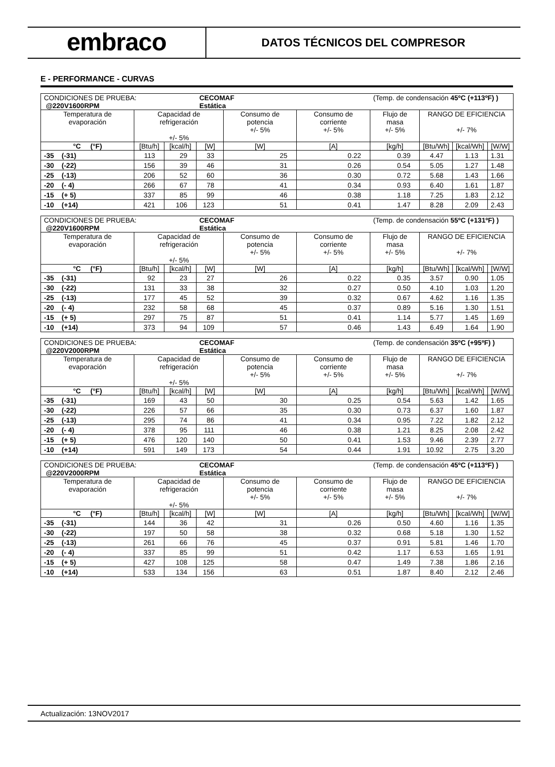embraco
DATOS TÉCNICOS DEL COMPRESOR
E - PERFORMANCE - CURVAS
| CONDICIONES DE PRUEBA: @220V1600RPM | | | CECOMAF Estática | | | (Temp. de condensación 45ºC (+113ºF) ) | | | |
| Temperatura de evaporación | Capacidad de refrigeración +/- 5% | | | Consumo de potencia +/- 5% | Consumo de corriente +/- 5% | Flujo de masa +/- 5% | RANGO DE EFICIENCIA +/- 7% | | |
| °C (°F) | [Btu/h] | [kcal/h] | [W] | [W] | [A] | [kg/h] | [Btu/Wh] | [kcal/Wh] | [W/W] |
| -35 (-31) | 113 | 29 | 33 | 25 | 0.22 | 0.39 | 4.47 | 1.13 | 1.31 |
| -30 (-22) | 156 | 39 | 46 | 31 | 0.26 | 0.54 | 5.05 | 1.27 | 1.48 |
| -25 (-13) | 206 | 52 | 60 | 36 | 0.30 | 0.72 | 5.68 | 1.43 | 1.66 |
| -20 (- 4) | 266 | 67 | 78 | 41 | 0.34 | 0.93 | 6.40 | 1.61 | 1.87 |
| -15 (+ 5) | 337 | 85 | 99 | 46 | 0.38 | 1.18 | 7.25 | 1.83 | 2.12 |
| -10 (+14) | 421 | 106 | 123 | 51 | 0.41 | 1.47 | 8.28 | 2.09 | 2.43 |
| CONDICIONES DE PRUEBA: @220V1600RPM | | | CECOMAF Estática | | | (Temp. de condensación 55ºC (+131ºF) ) | | | |
| Temperatura de evaporación | Capacidad de refrigeración +/- 5% | | | Consumo de potencia +/- 5% | Consumo de corriente +/- 5% | Flujo de masa +/- 5% | RANGO DE EFICIENCIA +/- 7% | | |
| °C (°F) | [Btu/h] | [kcal/h] | [W] | [W] | [A] | [kg/h] | [Btu/Wh] | [kcal/Wh] | [W/W] |
| -35 (-31) | 92 | 23 | 27 | 26 | 0.22 | 0.35 | 3.57 | 0.90 | 1.05 |
| -30 (-22) | 131 | 33 | 38 | 32 | 0.27 | 0.50 | 4.10 | 1.03 | 1.20 |
| -25 (-13) | 177 | 45 | 52 | 39 | 0.32 | 0.67 | 4.62 | 1.16 | 1.35 |
| -20 (- 4) | 232 | 58 | 68 | 45 | 0.37 | 0.89 | 5.16 | 1.30 | 1.51 |
| -15 (+ 5) | 297 | 75 | 87 | 51 | 0.41 | 1.14 | 5.77 | 1.45 | 1.69 |
| -10 (+14) | 373 | 94 | 109 | 57 | 0.46 | 1.43 | 6.49 | 1.64 | 1.90 |
| CONDICIONES DE PRUEBA: @220V2000RPM | | | CECOMAF Estática | | | (Temp. de condensación 35ºC (+95ºF) ) | | | |
| Temperatura de evaporación | Capacidad de refrigeración +/- 5% | | | Consumo de potencia +/- 5% | Consumo de corriente +/- 5% | Flujo de masa +/- 5% | RANGO DE EFICIENCIA +/- 7% | | |
| °C (°F) | [Btu/h] | [kcal/h] | [W] | [W] | [A] | [kg/h] | [Btu/Wh] | [kcal/Wh] | [W/W] |
| -35 (-31) | 169 | 43 | 50 | 30 | 0.25 | 0.54 | 5.63 | 1.42 | 1.65 |
| -30 (-22) | 226 | 57 | 66 | 35 | 0.30 | 0.73 | 6.37 | 1.60 | 1.87 |
| -25 (-13) | 295 | 74 | 86 | 41 | 0.34 | 0.95 | 7.22 | 1.82 | 2.12 |
| -20 (- 4) | 378 | 95 | 111 | 46 | 0.38 | 1.21 | 8.25 | 2.08 | 2.42 |
| -15 (+ 5) | 476 | 120 | 140 | 50 | 0.41 | 1.53 | 9.46 | 2.39 | 2.77 |
| -10 (+14) | 591 | 149 | 173 | 54 | 0.44 | 1.91 | 10.92 | 2.75 | 3.20 |
| CONDICIONES DE PRUEBA: @220V2000RPM | | | CECOMAF Estática | | | (Temp. de condensación 45ºC (+113ºF) ) | | | |
| Temperatura de evaporación | Capacidad de refrigeración +/- 5% | | | Consumo de potencia +/- 5% | Consumo de corriente +/- 5% | Flujo de masa +/- 5% | RANGO DE EFICIENCIA +/- 7% | | |
| °C (°F) | [Btu/h] | [kcal/h] | [W] | [W] | [A] | [kg/h] | [Btu/Wh] | [kcal/Wh] | [W/W] |
| -35 (-31) | 144 | 36 | 42 | 31 | 0.26 | 0.50 | 4.60 | 1.16 | 1.35 |
| -30 (-22) | 197 | 50 | 58 | 38 | 0.32 | 0.68 | 5.18 | 1.30 | 1.52 |
| -25 (-13) | 261 | 66 | 76 | 45 | 0.37 | 0.91 | 5.81 | 1.46 | 1.70 |
| -20 (- 4) | 337 | 85 | 99 | 51 | 0.42 | 1.17 | 6.53 | 1.65 | 1.91 |
| -15 (+ 5) | 427 | 108 | 125 | 58 | 0.47 | 1.49 | 7.38 | 1.86 | 2.16 |
| -10 (+14) | 533 | 134 | 156 | 63 | 0.51 | 1.87 | 8.40 | 2.12 | 2.46 |
Actualización: 13NOV2017